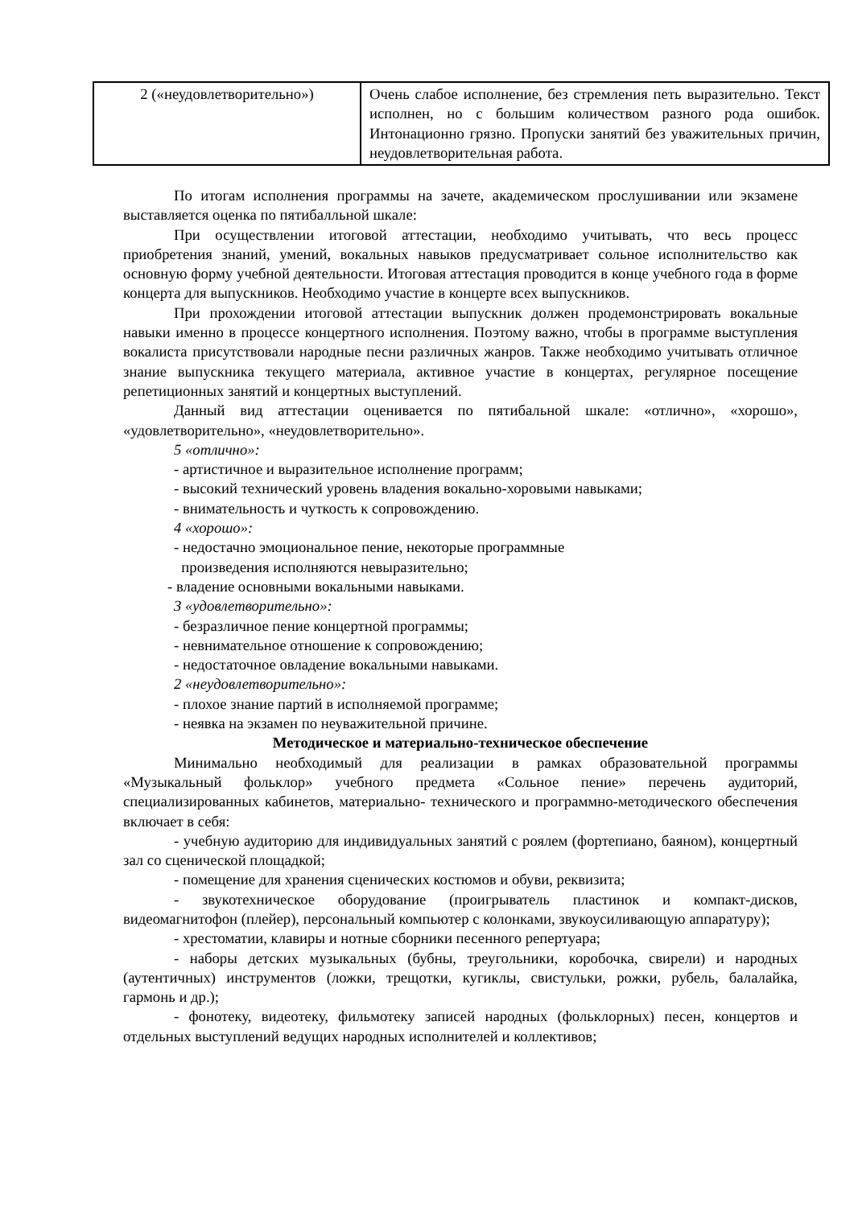| 2 («неудовлетворительно») | Очень слабое исполнение, без стремления петь выразительно. Текст исполнен, но с большим количеством разного рода ошибок. Интонационно грязно. Пропуски занятий без уважительных причин, неудовлетворительная работа. |
По итогам исполнения программы на зачете, академическом прослушивании или экзамене выставляется оценка по пятибалльной шкале:
При осуществлении итоговой аттестации, необходимо учитывать, что весь процесс приобретения знаний, умений, вокальных навыков предусматривает сольное исполнительство как основную форму учебной деятельности. Итоговая аттестация проводится в конце учебного года в форме концерта для выпускников. Необходимо участие в концерте всех выпускников.
При прохождении итоговой аттестации выпускник должен продемонстрировать вокальные навыки именно в процессе концертного исполнения. Поэтому важно, чтобы в программе выступления вокалиста присутствовали народные песни различных жанров. Также необходимо учитывать отличное знание выпускника текущего материала, активное участие в концертах, регулярное посещение репетиционных занятий и концертных выступлений.
Данный вид аттестации оценивается по пятибальной шкале: «отлично», «хорошо», «удовлетворительно», «неудовлетворительно».
5 «отлично»:
- артистичное и выразительное исполнение программ;
- высокий технический уровень владения вокально-хоровыми навыками;
- внимательность и чуткость к сопровождению.
4 «хорошо»:
- недостачно эмоциональное пение, некоторые программные
произведения исполняются невыразительно;
- владение основными вокальными навыками.
3 «удовлетворительно»:
- безразличное пение концертной программы;
- невнимательное отношение к сопровождению;
- недостаточное овладение вокальными навыками.
2 «неудовлетворительно»:
- плохое знание партий в исполняемой программе;
- неявка на экзамен по неуважительной причине.
Методическое и материально-техническое обеспечение
Минимально необходимый для реализации в рамках образовательной программы «Музыкальный фольклор» учебного предмета «Сольное пение» перечень аудиторий, специализированных кабинетов, материально- технического и программно-методического обеспечения включает в себя:
- учебную аудиторию для индивидуальных занятий с роялем (фортепиано, баяном), концертный зал со сценической площадкой;
- помещение для хранения сценических костюмов и обуви, реквизита;
- звукотехническое оборудование (проигрыватель пластинок и компакт-дисков, видеомагнитофон (плейер), персональный компьютер с колонками, звукоусиливающую аппаратуру);
- хрестоматии, клавиры и нотные сборники песенного репертуара;
- наборы детских музыкальных (бубны, треугольники, коробочка, свирели) и народных (аутентичных) инструментов (ложки, трещотки, кугиклы, свистульки, рожки, рубель, балалайка, гармонь и др.);
- фонотеку, видеотеку, фильмотеку записей народных (фольклорных) песен, концертов и отдельных выступлений ведущих народных исполнителей и коллективов;